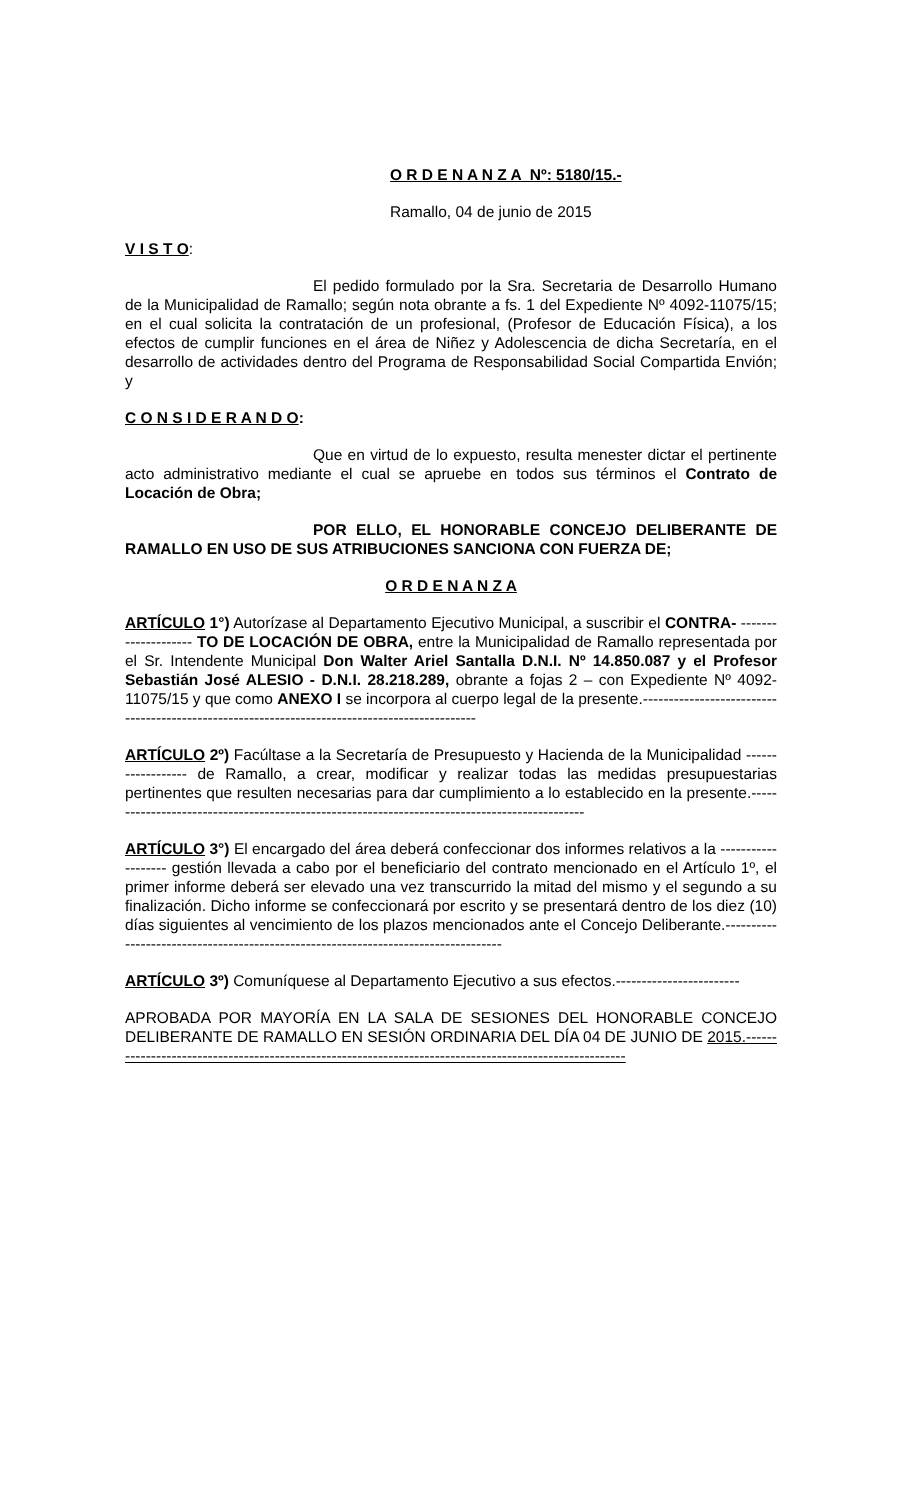O R D E N A N Z A Nº: 5180/15.-
Ramallo, 04 de junio de 2015
V I S T O:
El pedido formulado por la Sra. Secretaria de Desarrollo Humano de la Municipalidad de Ramallo; según nota obrante a fs. 1 del Expediente Nº 4092-11075/15; en el cual solicita la contratación de un profesional, (Profesor de Educación Física), a los efectos de cumplir funciones en el área de Niñez y Adolescencia de dicha Secretaría, en el desarrollo de actividades dentro del Programa de Responsabilidad Social Compartida Envión; y
C O N S I D E R A N D O:
Que en virtud de lo expuesto, resulta menester dictar el pertinente acto administrativo mediante el cual se apruebe en todos sus términos el Contrato de Locación de Obra;
POR ELLO, EL HONORABLE CONCEJO DELIBERANTE DE RAMALLO EN USO DE SUS ATRIBUCIONES SANCIONA CON FUERZA DE;
O R D E N A N Z A
ARTÍCULO 1°) Autorízase al Departamento Ejecutivo Municipal, a suscribir el CONTRA- -------------------- TO DE LOCACIÓN DE OBRA, entre la Municipalidad de Ramallo representada por el Sr. Intendente Municipal Don Walter Ariel Santalla D.N.I. Nº 14.850.087 y el Profesor Sebastián José ALESIO - D.N.I. 28.218.289, obrante a fojas 2 – con Expediente Nº 4092-11075/15 y que como ANEXO I se incorpora al cuerpo legal de la presente.----------------------------------------------------------------------------------------------
ARTÍCULO 2º) Facúltase a la Secretaría de Presupuesto y Hacienda de la Municipalidad ------------------ de Ramallo, a crear, modificar y realizar todas las medidas presupuestarias pertinentes que resulten necesarias para dar cumplimiento a lo establecido en la presente.----------------------------------------------------------------------------------------------
ARTÍCULO 3°) El encargado del área deberá confeccionar dos informes relativos a la ------------------- gestión llevada a cabo por el beneficiario del contrato mencionado en el Artículo 1º, el primer informe deberá ser elevado una vez transcurrido la mitad del mismo y el segundo a su finalización. Dicho informe se confeccionará por escrito y se presentará dentro de los diez (10) días siguientes al vencimiento de los plazos mencionados ante el Concejo Deliberante.-----------------------------------------------------------------------------------
ARTÍCULO 3º) Comuníquese al Departamento Ejecutivo a sus efectos.------------------------
APROBADA POR MAYORÍA EN LA SALA DE SESIONES DEL HONORABLE CONCEJO DELIBERANTE DE RAMALLO EN SESIÓN ORDINARIA DEL DÍA 04 DE JUNIO DE 2015.-------------------------------------------------------------------------------------------------------